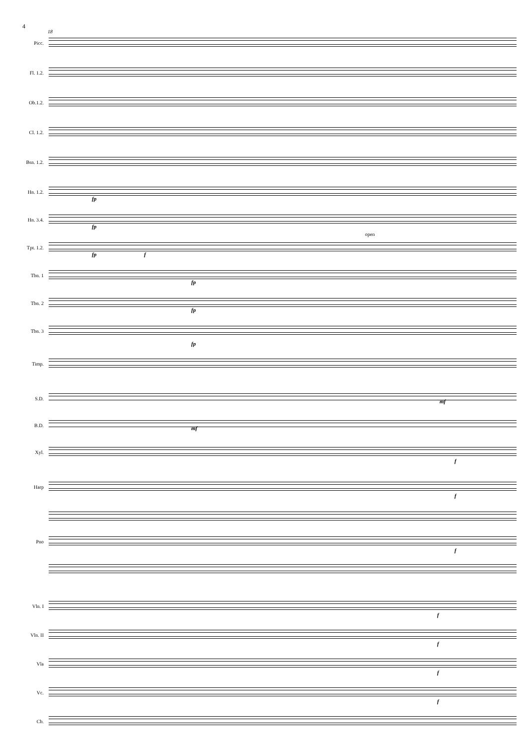4
18
Picc.
Fl. 1.2.
Ob.1.2.
Cl. 1.2.
Bsn. 1.2.
Hn. 1.2.
fp
Hn. 3.4.
fp
Tpt. 1.2.
fp f
open
Tbn. 1
fp
Tbn. 2
fp
Tbn. 3
fp
Timp.
S.D.
mf
B.D.
mf
Xyl.
f
Harp
f
Pno
f
Vln. I
f
Vln. II
f
Vla
f
Vc.
f
Cb.